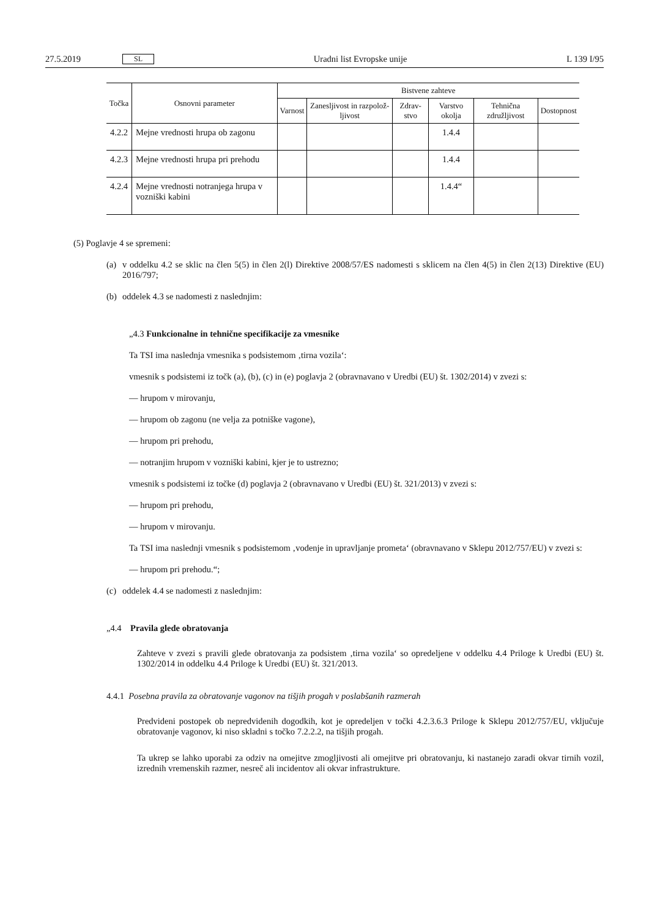27.5.2019 SL Uradni list Evropske unije L 139 I/95
| Točka | Osnovni parameter | Bistvene zahteve | | | | | |
| --- | --- | --- | --- | --- | --- | --- | --- |
| | | Varnost | Zanesljivost in razpolož-ljivost | Zdrav-stvo | Varstvo okolja | Tehnična združljivost | Dostopnost |
| 4.2.2 | Mejne vrednosti hrupa ob zagonu | | | | 1.4.4 | | |
| 4.2.3 | Mejne vrednosti hrupa pri prehodu | | | | 1.4.4 | | |
| 4.2.4 | Mejne vrednosti notranjega hrupa v vozniški kabini | | | | 1.4.4“ | | |
(5) Poglavje 4 se spremeni:
(a)
v oddelku 4.2 se sklic na člen 5(5) in člen 2(l) Direktive 2008/57/ES nadomesti s sklicem na člen 4(5) in člen 2(13) Direktive (EU) 2016/797;
(b)
oddelek 4.3 se nadomesti z naslednjim:
„4.3 Funkcionalne in tehnične specifikacije za vmesnike
Ta TSI ima naslednja vmesnika s podsistemom ‚tirna vozila‘:
vmesnik s podsistemi iz točk (a), (b), (c) in (e) poglavja 2 (obravnavano v Uredbi (EU) št. 1302/2014) v zvezi s:
— hrupom v mirovanju,
— hrupom ob zagonu (ne velja za potniške vagone),
— hrupom pri prehodu,
— notranjim hrupom v vozniški kabini, kjer je to ustrezno;
vmesnik s podsistemi iz točke (d) poglavja 2 (obravnavano v Uredbi (EU) št. 321/2013) v zvezi s:
— hrupom pri prehodu,
— hrupom v mirovanju.
Ta TSI ima naslednji vmesnik s podsistemom ‚vodenje in upravljanje prometa‘ (obravnavano v Sklepu 2012/757/EU) v zvezi s:
— hrupom pri prehodu.“;
(c)
oddelek 4.4 se nadomesti z naslednjim:
„4.4 Pravila glede obratovanja
Zahteve v zvezi s pravili glede obratovanja za podsistem ‚tirna vozila‘ so opredeljene v oddelku 4.4 Priloge k Uredbi (EU) št. 1302/2014 in oddelku 4.4 Priloge k Uredbi (EU) št. 321/2013.
4.4.1 Posebna pravila za obratovanje vagonov na tišjih progah v poslabšanih razmerah
Predvideni postopek ob nepredvidenih dogodkih, kot je opredeljen v točki 4.2.3.6.3 Priloge k Sklepu 2012/757/EU, vključuje obratovanje vagonov, ki niso skladni s točko 7.2.2.2, na tišjih progah.
Ta ukrep se lahko uporabi za odziv na omejitve zmogljivosti ali omejitve pri obratovanju, ki nastanejo zaradi okvar tirnih vozil, izrednih vremenskih razmer, nesreč ali incidentov ali okvar infrastrukture.